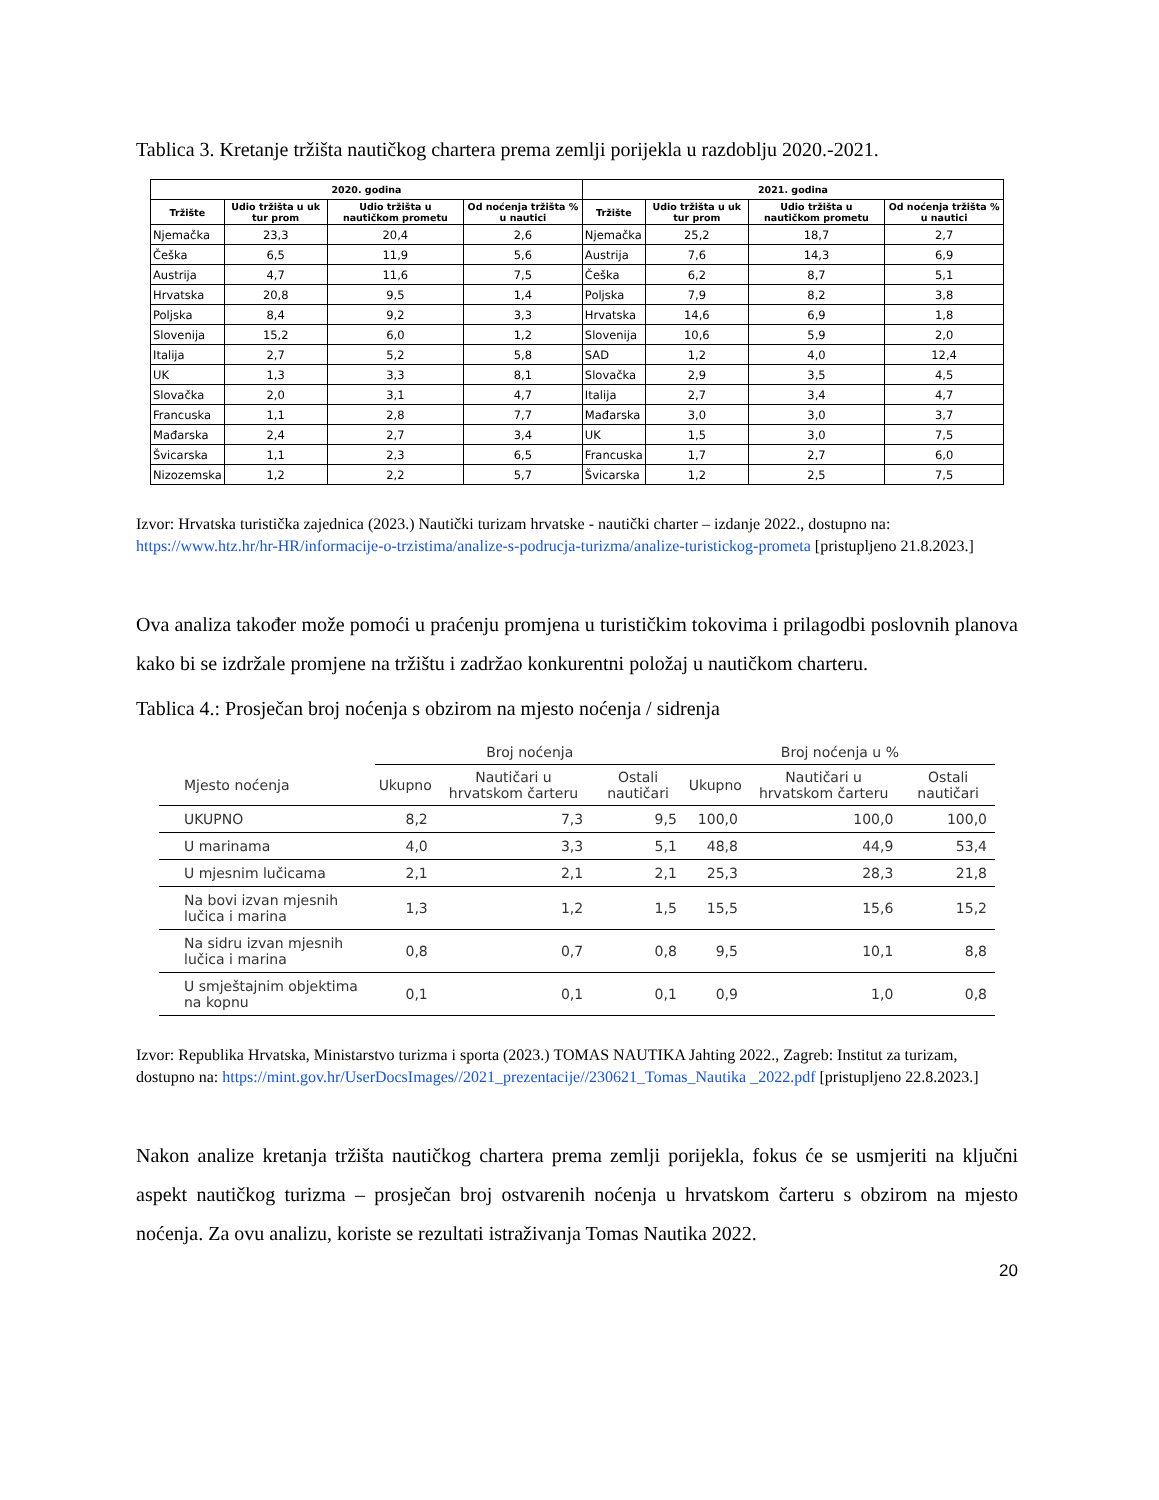Tablica 3. Kretanje tržišta nautičkog chartera prema zemlji porijekla u razdoblju 2020.-2021.
| 2020. godina | | | | 2021. godina | | | |
| --- | --- | --- | --- | --- | --- | --- | --- |
| Tržište | Udio tržišta u uk tur prom | Udio tržišta u nautičkom prometu | Od noćenja tržišta % u nautici | Tržište | Udio tržišta u uk tur prom | Udio tržišta u nautičkom prometu | Od noćenja tržišta % u nautici |
| Njemačka | 23,3 | 20,4 | 2,6 | Njemačka | 25,2 | 18,7 | 2,7 |
| Češka | 6,5 | 11,9 | 5,6 | Austrija | 7,6 | 14,3 | 6,9 |
| Austrija | 4,7 | 11,6 | 7,5 | Češka | 6,2 | 8,7 | 5,1 |
| Hrvatska | 20,8 | 9,5 | 1,4 | Poljska | 7,9 | 8,2 | 3,8 |
| Poljska | 8,4 | 9,2 | 3,3 | Hrvatska | 14,6 | 6,9 | 1,8 |
| Slovenija | 15,2 | 6,0 | 1,2 | Slovenija | 10,6 | 5,9 | 2,0 |
| Italija | 2,7 | 5,2 | 5,8 | SAD | 1,2 | 4,0 | 12,4 |
| UK | 1,3 | 3,3 | 8,1 | Slovačka | 2,9 | 3,5 | 4,5 |
| Slovačka | 2,0 | 3,1 | 4,7 | Italija | 2,7 | 3,4 | 4,7 |
| Francuska | 1,1 | 2,8 | 7,7 | Mađarska | 3,0 | 3,0 | 3,7 |
| Mađarska | 2,4 | 2,7 | 3,4 | UK | 1,5 | 3,0 | 7,5 |
| Švicarska | 1,1 | 2,3 | 6,5 | Francuska | 1,7 | 2,7 | 6,0 |
| Nizozemska | 1,2 | 2,2 | 5,7 | Švicarska | 1,2 | 2,5 | 7,5 |
Izvor: Hrvatska turistička zajednica (2023.) Nautički turizam hrvatske - nautički charter – izdanje 2022., dostupno na: https://www.htz.hr/hr-HR/informacije-o-trzistima/analize-s-podrucja-turizma/analize-turistickog-prometa [pristupljeno 21.8.2023.]
Ova analiza također može pomoći u praćenju promjena u turističkim tokovima i prilagodbi poslovnih planova kako bi se izdržale promjene na tržištu i zadržao konkurentni položaj u nautičkom charteru.
Tablica 4.: Prosječan broj noćenja s obzirom na mjesto noćenja / sidrenja
| | Broj noćenja | | | Broj noćenja u % | | |
| --- | --- | --- | --- | --- | --- | --- |
| Mjesto noćenja | Ukupno | Nautičari u hrvatskom čarteru | Ostali nautičari | Ukupno | Nautičari u hrvatskom čarteru | Ostali nautičari |
| UKUPNO | 8,2 | 7,3 | 9,5 | 100,0 | 100,0 | 100,0 |
| U marinama | 4,0 | 3,3 | 5,1 | 48,8 | 44,9 | 53,4 |
| U mjesnim lučicama | 2,1 | 2,1 | 2,1 | 25,3 | 28,3 | 21,8 |
| Na bovi izvan mjesnih lučica i marina | 1,3 | 1,2 | 1,5 | 15,5 | 15,6 | 15,2 |
| Na sidru izvan mjesnih lučica i marina | 0,8 | 0,7 | 0,8 | 9,5 | 10,1 | 8,8 |
| U smještajnim objektima na kopnu | 0,1 | 0,1 | 0,1 | 0,9 | 1,0 | 0,8 |
Izvor: Republika Hrvatska, Ministarstvo turizma i sporta (2023.) TOMAS NAUTIKA Jahting 2022., Zagreb: Institut za turizam, dostupno na: https://mint.gov.hr/UserDocsImages//2021_prezentacije//230621_Tomas_Nautika _2022.pdf [pristupljeno 22.8.2023.]
Nakon analize kretanja tržišta nautičkog chartera prema zemlji porijekla, fokus će se usmjeriti na ključni aspekt nautičkog turizma – prosječan broj ostvarenih noćenja u hrvatskom čarteru s obzirom na mjesto noćenja. Za ovu analizu, koriste se rezultati istraživanja Tomas Nautika 2022.
20